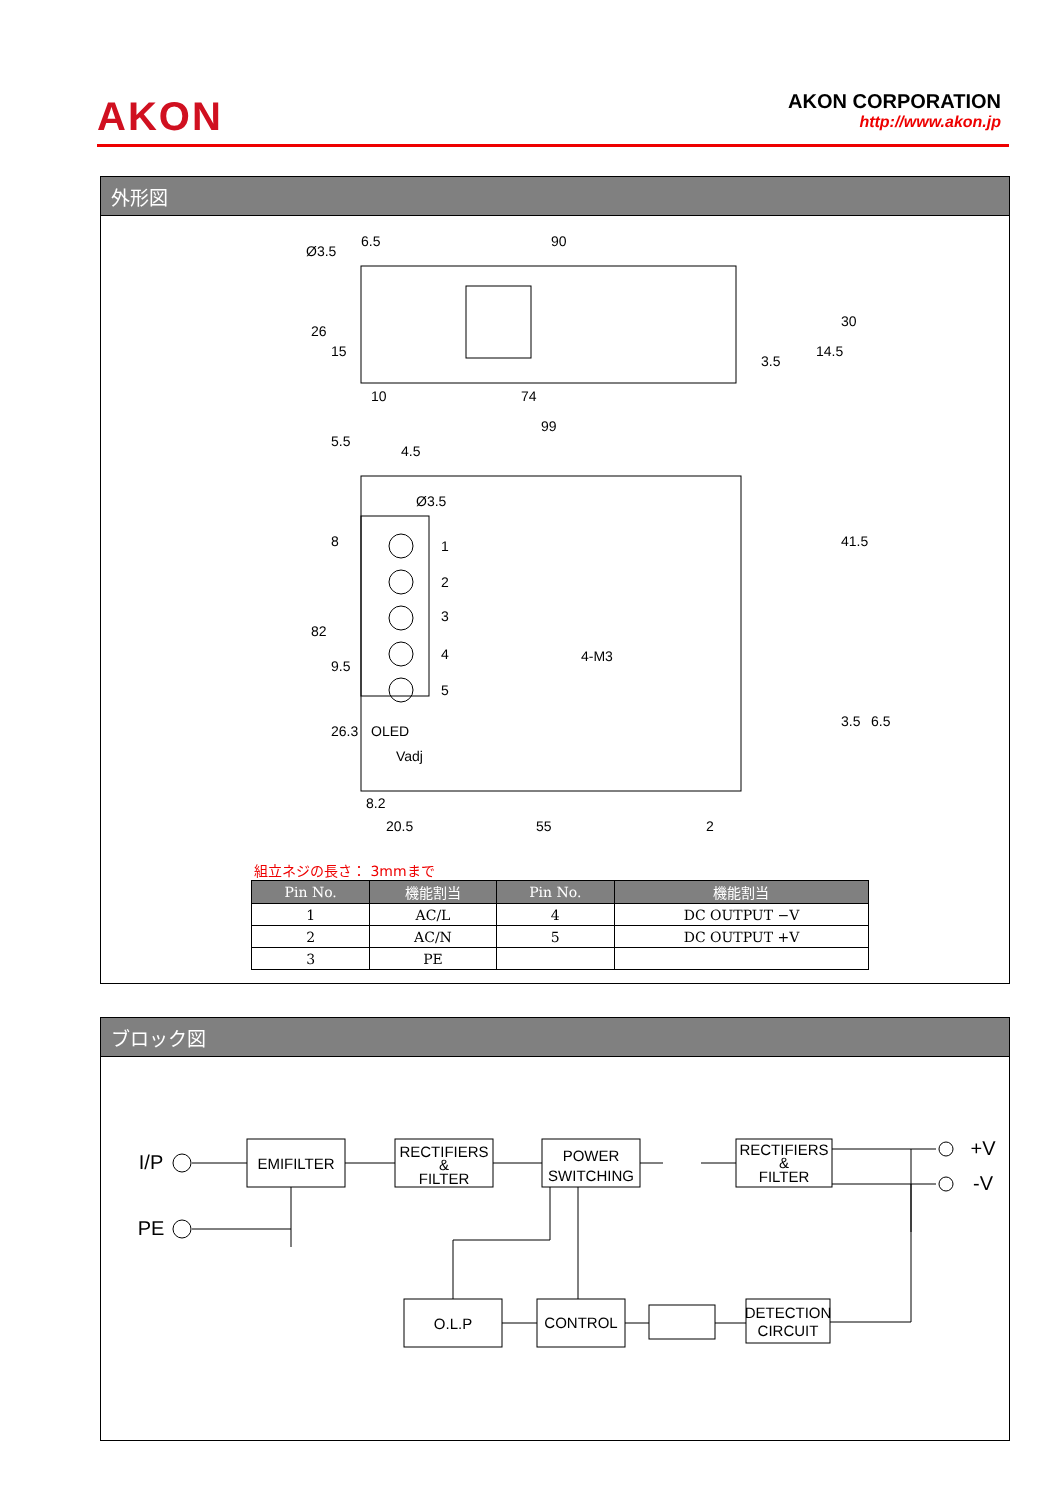AKON
AKON CORPORATION
http://www.akon.jp
外形図
6.5
90
Ø3.5
10
74
99
4.5
Ø3.5
1
2
3
4
5
4-M3
OLED
Vadj
8.2
20.5
55
2
26
15
3.5
14.5
30
5.5
8
82
9.5
26.3
41.5
3.5
6.5
組立ネジの長さ： 3mmまで
| Pin No. | 機能割当 | Pin No. | 機能割当 |
| --- | --- | --- | --- |
| 1 | AC/L | 4 | DC OUTPUT −V |
| 2 | AC/N | 5 | DC OUTPUT +V |
| 3 | PE | | |
ブロック図
EMIFILTER
RECTIFIERS
&
FILTER
POWER
SWITCHING
RECTIFIERS
&
FILTER
O.L.P
CONTROL
DETECTION
CIRCUIT
I/P
PE
+V
-V